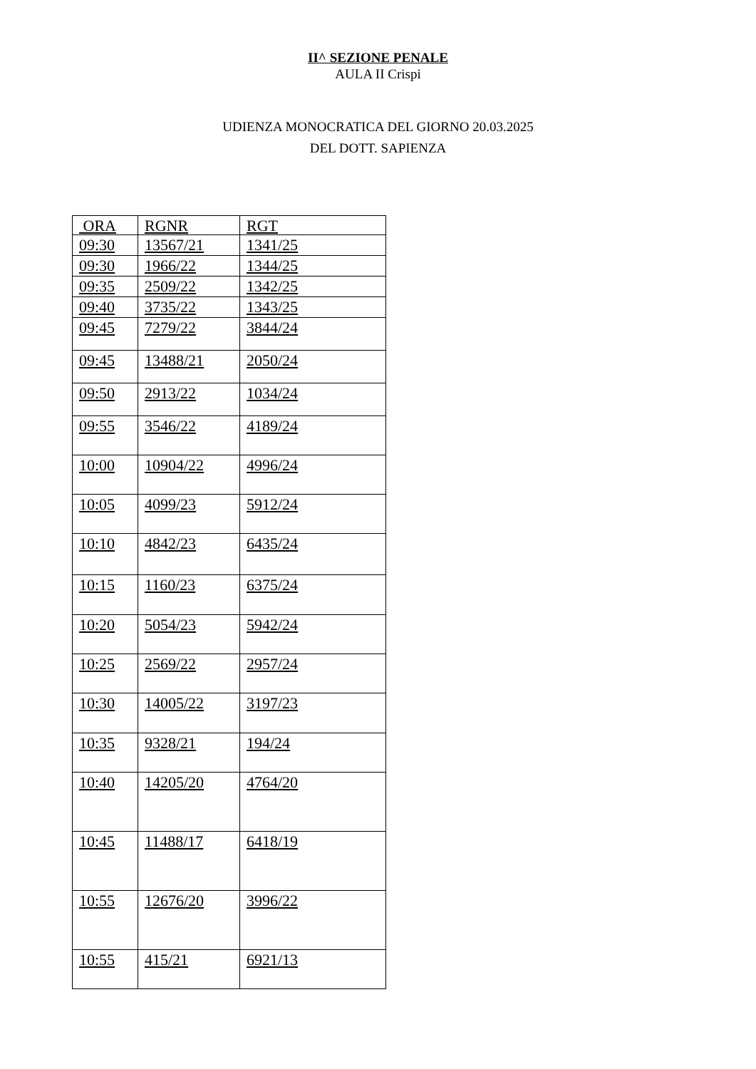II^ SEZIONE PENALE
AULA II Crispi
UDIENZA MONOCRATICA DEL GIORNO 20.03.2025
DEL DOTT. SAPIENZA
| ORA | RGNR | RGT |
| --- | --- | --- |
| 09:30 | 13567/21 | 1341/25 |
| 09:30 | 1966/22 | 1344/25 |
| 09:35 | 2509/22 | 1342/25 |
| 09:40 | 3735/22 | 1343/25 |
| 09:45 | 7279/22 | 3844/24 |
| 09:45 | 13488/21 | 2050/24 |
| 09:50 | 2913/22 | 1034/24 |
| 09:55 | 3546/22 | 4189/24 |
| 10:00 | 10904/22 | 4996/24 |
| 10:05 | 4099/23 | 5912/24 |
| 10:10 | 4842/23 | 6435/24 |
| 10:15 | 1160/23 | 6375/24 |
| 10:20 | 5054/23 | 5942/24 |
| 10:25 | 2569/22 | 2957/24 |
| 10:30 | 14005/22 | 3197/23 |
| 10:35 | 9328/21 | 194/24 |
| 10:40 | 14205/20 | 4764/20 |
| 10:45 | 11488/17 | 6418/19 |
| 10:55 | 12676/20 | 3996/22 |
| 10:55 | 415/21 | 6921/13 |